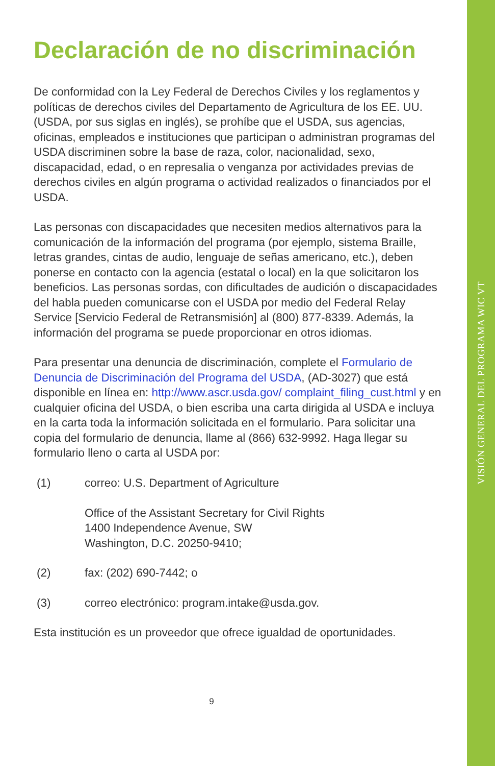VISIÓN GENERAL DEL PROGRAMA WIC VT
Declaración de no discriminación
De conformidad con la Ley Federal de Derechos Civiles y los reglamentos y políticas de derechos civiles del Departamento de Agricultura de los EE. UU. (USDA, por sus siglas en inglés), se prohíbe que el USDA, sus agencias, oficinas, empleados e instituciones que participan o administran programas del USDA discriminen sobre la base de raza, color, nacionalidad, sexo, discapacidad, edad, o en represalia o venganza por actividades previas de derechos civiles en algún programa o actividad realizados o financiados por el USDA.
Las personas con discapacidades que necesiten medios alternativos para la comunicación de la información del programa (por ejemplo, sistema Braille, letras grandes, cintas de audio, lenguaje de señas americano, etc.), deben ponerse en contacto con la agencia (estatal o local) en la que solicitaron los beneficios. Las personas sordas, con dificultades de audición o discapacidades del habla pueden comunicarse con el USDA por medio del Federal Relay Service [Servicio Federal de Retransmisión] al (800) 877-8339. Además, la información del programa se puede proporcionar en otros idiomas.
Para presentar una denuncia de discriminación, complete el Formulario de Denuncia de Discriminación del Programa del USDA, (AD-3027) que está disponible en línea en: http://www.ascr.usda.gov/ complaint_filing_cust.html y en cualquier oficina del USDA, o bien escriba una carta dirigida al USDA e incluya en la carta toda la información solicitada en el formulario. Para solicitar una copia del formulario de denuncia, llame al (866) 632-9992. Haga llegar su formulario lleno o carta al USDA por:
(1) correo: U.S. Department of Agriculture
Office of the Assistant Secretary for Civil Rights
1400 Independence Avenue, SW
Washington, D.C. 20250-9410;
(2) fax: (202) 690-7442; o
(3) correo electrónico: program.intake@usda.gov.
Esta institución es un proveedor que ofrece igualdad de oportunidades.
9